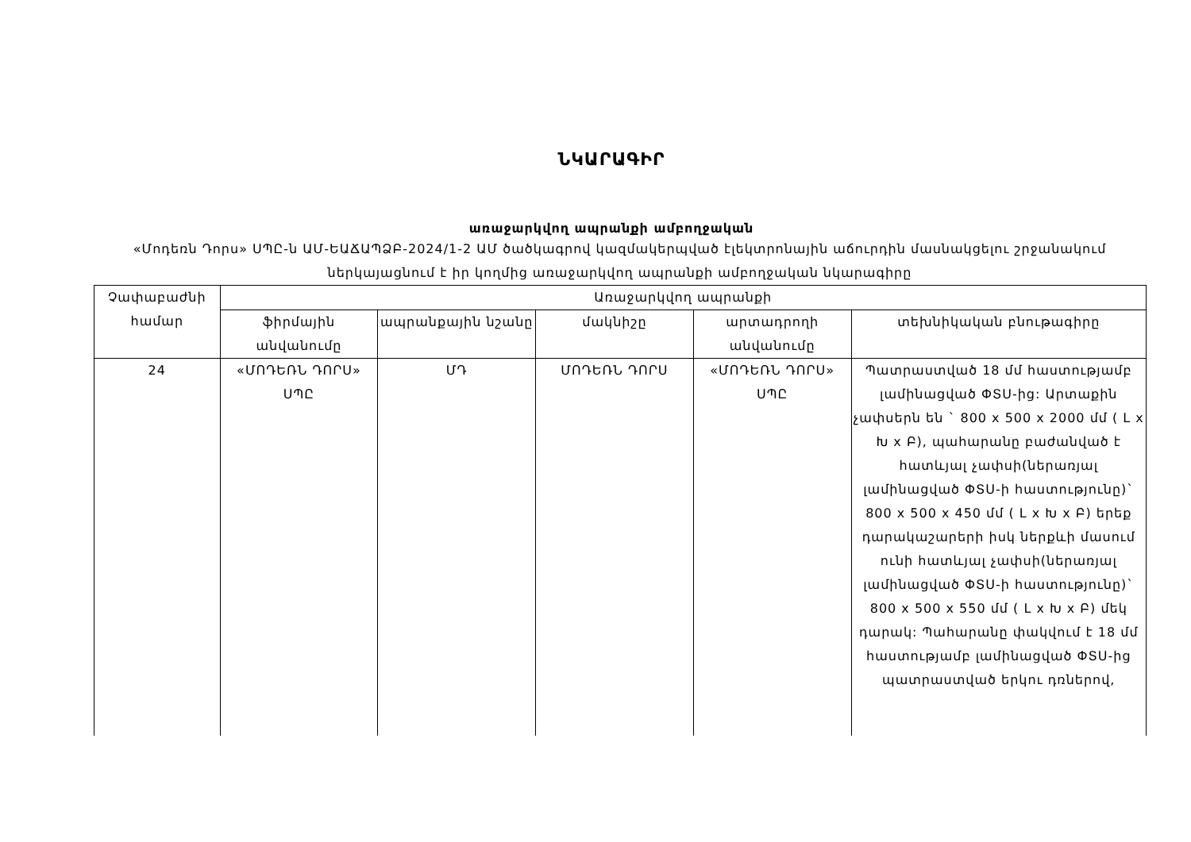ՆԿԱՐԱԳԻՐ
առաջարկվող ապրանքի ամբողջական
«Մոդեռն Դորս» ՍՊԸ-ն ԱՄ-ԵԱՃԱՊՁԲ-2024/1-2 ԱՄ ծածկագրով կազմակերպված էլեկտրոնային աճուրդին մասնակցելու շրջանակում ներկայացնում է իր կողմից առաջարկվող ապրանքի ամբողջական նկարագիրը
| Չափաբաժնի համար | Առաջարկվող ապրանքի | | | | |
| --- | --- | --- | --- | --- | --- |
| | ֆիրմային անվանումը | ապրանքային նշանը | մակնիշը | արտադրողի անվանումը | տեխնիկական բնութագիրը |
| 24 | «ՄՈԴԵՌՆ ԴՈՐՍ» ՍՊԸ | ՄԴ | ՄՈԴԵՌՆ ԴՈՐՍ | «ՄՈԴԵՌՆ ԴՈՐՍ» ՍՊԸ | Պատրաստված 18 մմ հաստությամբ լամինացված ՓՏՍ-ից: Արտաքին չափսերն են ` 800 x 500 x 2000 մմ ( L x Խ x Բ), պահարանը բաժանված է հատևյալ չափսի(ներառյալ լամինացված ՓՏՍ-ի հաստությունը)` 800 x 500 x 450 մմ ( L x Խ x Բ) երեք դարակաշարերի իսկ ներքևի մասում ունի հատևյալ չափսի(ներառյալ լամինացված ՓՏՍ-ի հաստությունը)` 800 x 500 x 550 մմ ( L x Խ x Բ) մեկ դարակ: Պահարանը փակվում է 18 մմ հաստությամբ լամինացված ՓՏՍ-ից պատրաստված երկու դռներով, |